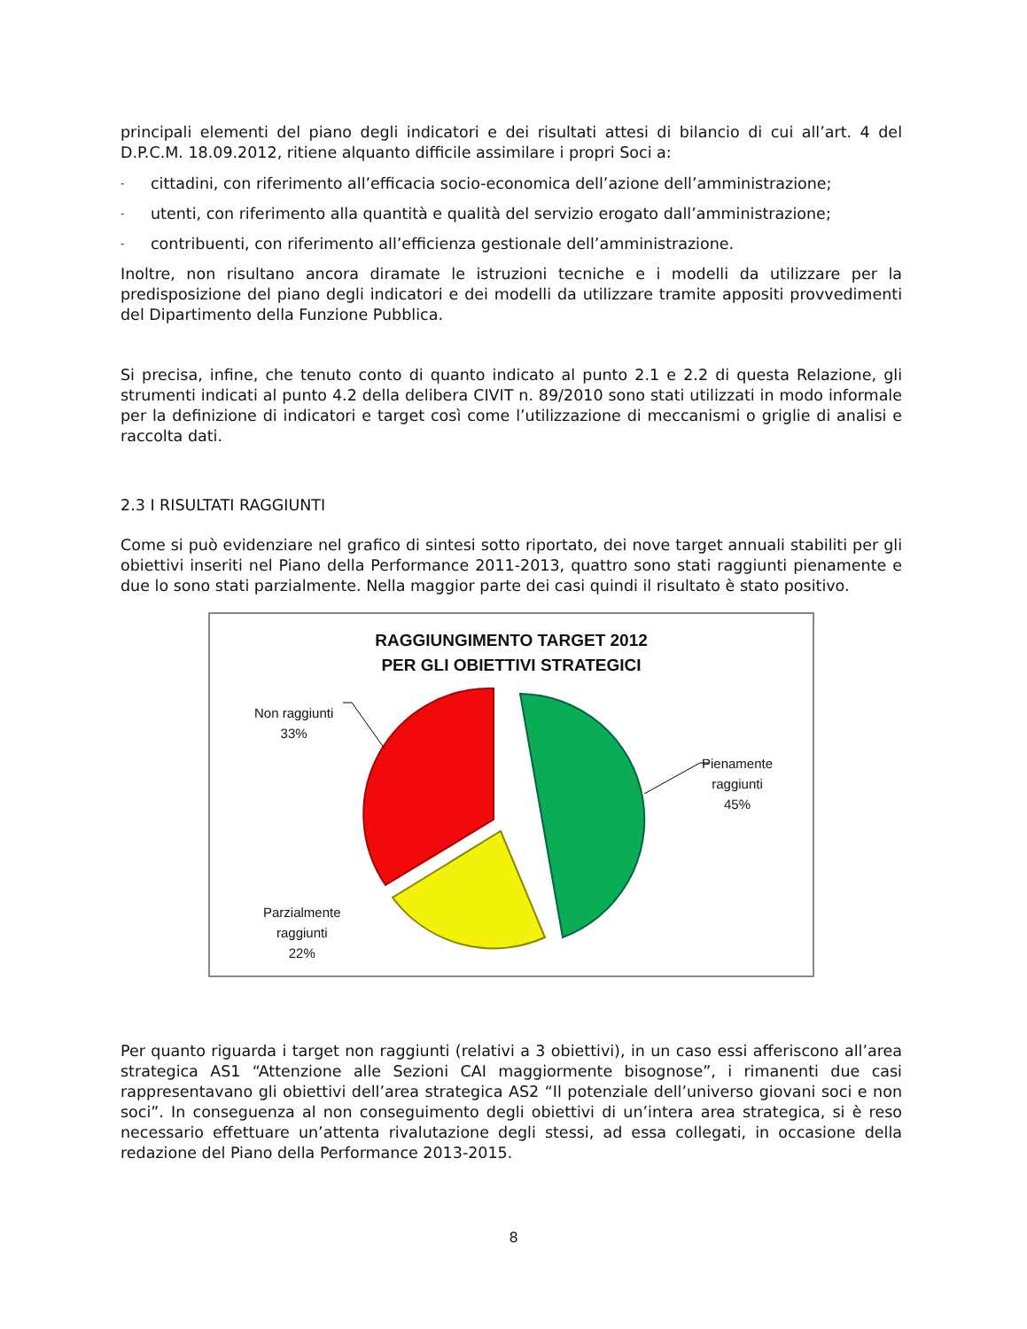principali elementi del piano degli indicatori e dei risultati attesi di bilancio di cui all’art. 4 del D.P.C.M. 18.09.2012, ritiene alquanto difficile assimilare i propri Soci a:
- cittadini, con riferimento all’efficacia socio-economica dell’azione dell’amministrazione;
- utenti, con riferimento alla quantità e qualità del servizio erogato dall’amministrazione;
- contribuenti, con riferimento all’efficienza gestionale dell’amministrazione.
Inoltre, non risultano ancora diramate le istruzioni tecniche e i modelli da utilizzare per la predisposizione del piano degli indicatori e dei modelli da utilizzare tramite appositi provvedimenti del Dipartimento della Funzione Pubblica.
Si precisa, infine, che tenuto conto di quanto indicato al punto 2.1 e 2.2 di questa Relazione, gli strumenti indicati al punto 4.2 della delibera CIVIT n. 89/2010 sono stati utilizzati in modo informale per la definizione di indicatori e target così come l’utilizzazione di meccanismi o griglie di analisi e raccolta dati.
2.3 I RISULTATI RAGGIUNTI
Come si può evidenziare nel grafico di sintesi sotto riportato, dei nove target annuali stabiliti per gli obiettivi inseriti nel Piano della Performance 2011-2013, quattro sono stati raggiunti pienamente e due lo sono stati parzialmente. Nella maggior parte dei casi quindi il risultato è stato positivo.
RAGGIUNGIMENTO TARGET 2012
PER GLI OBIETTIVI STRATEGICI
Non raggiunti
33%
Pienamente
raggiunti
45%
Parzialmente
raggiunti
22%
Per quanto riguarda i target non raggiunti (relativi a 3 obiettivi), in un caso essi afferiscono all’area strategica AS1 “Attenzione alle Sezioni CAI maggiormente bisognose”, i rimanenti due casi rappresentavano gli obiettivi dell’area strategica AS2 “Il potenziale dell’universo giovani soci e non soci”. In conseguenza al non conseguimento degli obiettivi di un’intera area strategica, si è reso necessario effettuare un’attenta rivalutazione degli stessi, ad essa collegati, in occasione della redazione del Piano della Performance 2013-2015.
8